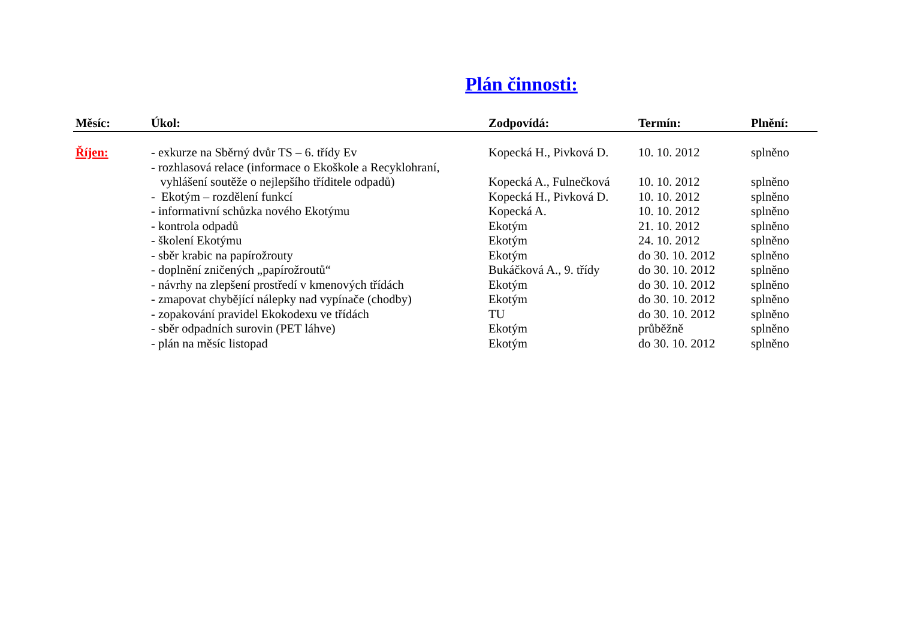Plán činnosti:
| Měsíc: | Úkol: | Zodpovídá: | Termín: | Plnění: |
| --- | --- | --- | --- | --- |
| Říjen: | - exkurze na Sběrný dvůr TS – 6. třídy Ev | Kopecká H., Pivková D. | 10. 10. 2012 | splněno |
| | - rozhlasová relace (informace o Ekoškole a Recyklohraní, vyhlášení soutěže o nejlepšího tříditele odpadů) | Kopecká A., Fulnečková | 10. 10. 2012 | splněno |
| | - Ekotým – rozdělení funkcí | Kopecká H., Pivková D. | 10. 10. 2012 | splněno |
| | - informativní schůzka nového Ekotýmu | Kopecká A. | 10. 10. 2012 | splněno |
| | - kontrola odpadů | Ekotým | 21. 10. 2012 | splněno |
| | - školení Ekotýmu | Ekotým | 24. 10. 2012 | splněno |
| | - sběr krabic na papírožrouty | Ekotým | do 30. 10. 2012 | splněno |
| | - doplnění zničených „papírožroutů“ | Bukáčková A., 9. třídy | do 30. 10. 2012 | splněno |
| | - návrhy na zlepšení prostředí v kmenových třídách | Ekotým | do 30. 10. 2012 | splněno |
| | - zmapovat chybějící nálepky nad vypínače (chodby) | Ekotým | do 30. 10. 2012 | splněno |
| | - zopakování pravidel Ekokodexu ve třídách | TU | do 30. 10. 2012 | splněno |
| | - sběr odpadních surovin (PET láhve) | Ekotým | průběžně | splněno |
| | - plán na měsíc listopad | Ekotým | do 30. 10. 2012 | splněno |